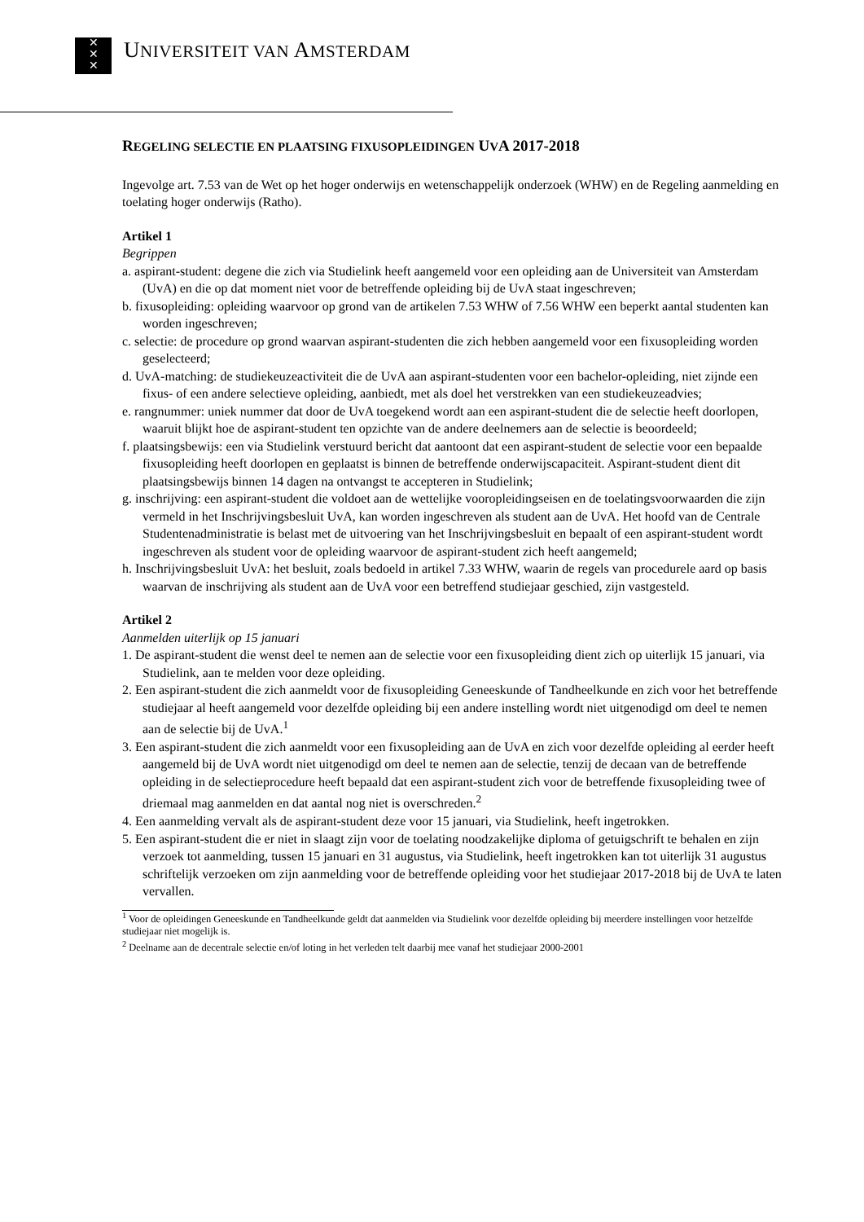✕
✕
✕
UNIVERSITEIT VAN AMSTERDAM
REGELING SELECTIE EN PLAATSING FIXUSOPLEIDINGEN UVA 2017-2018
Ingevolge art. 7.53 van de Wet op het hoger onderwijs en wetenschappelijk onderzoek (WHW) en de Regeling aanmelding en toelating hoger onderwijs (Ratho).
Artikel 1
Begrippen
a. aspirant-student: degene die zich via Studielink heeft aangemeld voor een opleiding aan de Universiteit van Amsterdam (UvA) en die op dat moment niet voor de betreffende opleiding bij de UvA staat ingeschreven;
b. fixusopleiding: opleiding waarvoor op grond van de artikelen 7.53 WHW of 7.56 WHW een beperkt aantal studenten kan worden ingeschreven;
c. selectie: de procedure op grond waarvan aspirant-studenten die zich hebben aangemeld voor een fixusopleiding worden geselecteerd;
d. UvA-matching: de studiekeuzeactiviteit die de UvA aan aspirant-studenten voor een bachelor-opleiding, niet zijnde een fixus- of een andere selectieve opleiding, aanbiedt, met als doel het verstrekken van een studiekeuzeadvies;
e. rangnummer: uniek nummer dat door de UvA toegekend wordt aan een aspirant-student die de selectie heeft doorlopen, waaruit blijkt hoe de aspirant-student ten opzichte van de andere deelnemers aan de selectie is beoordeeld;
f. plaatsingsbewijs: een via Studielink verstuurd bericht dat aantoont dat een aspirant-student de selectie voor een bepaalde fixusopleiding heeft doorlopen en geplaatst is binnen de betreffende onderwijscapaciteit. Aspirant-student dient dit plaatsingsbewijs binnen 14 dagen na ontvangst te accepteren in Studielink;
g. inschrijving: een aspirant-student die voldoet aan de wettelijke vooropleidingseisen en de toelatingsvoorwaarden die zijn vermeld in het Inschrijvingsbesluit UvA, kan worden ingeschreven als student aan de UvA. Het hoofd van de Centrale Studentenadministratie is belast met de uitvoering van het Inschrijvingsbesluit en bepaalt of een aspirant-student wordt ingeschreven als student voor de opleiding waarvoor de aspirant-student zich heeft aangemeld;
h. Inschrijvingsbesluit UvA: het besluit, zoals bedoeld in artikel 7.33 WHW, waarin de regels van procedurele aard op basis waarvan de inschrijving als student aan de UvA voor een betreffend studiejaar geschied, zijn vastgesteld.
Artikel 2
Aanmelden uiterlijk op 15 januari
1. De aspirant-student die wenst deel te nemen aan de selectie voor een fixusopleiding dient zich op uiterlijk 15 januari, via Studielink, aan te melden voor deze opleiding.
2. Een aspirant-student die zich aanmeldt voor de fixusopleiding Geneeskunde of Tandheelkunde en zich voor het betreffende studiejaar al heeft aangemeld voor dezelfde opleiding bij een andere instelling wordt niet uitgenodigd om deel te nemen aan de selectie bij de UvA.<sup>1</sup>
3. Een aspirant-student die zich aanmeldt voor een fixusopleiding aan de UvA en zich voor dezelfde opleiding al eerder heeft aangemeld bij de UvA wordt niet uitgenodigd om deel te nemen aan de selectie, tenzij de decaan van de betreffende opleiding in de selectieprocedure heeft bepaald dat een aspirant-student zich voor de betreffende fixusopleiding twee of driemaal mag aanmelden en dat aantal nog niet is overschreden.<sup>2</sup>
4. Een aanmelding vervalt als de aspirant-student deze voor 15 januari, via Studielink, heeft ingetrokken.
5. Een aspirant-student die er niet in slaagt zijn voor de toelating noodzakelijke diploma of getuigschrift te behalen en zijn verzoek tot aanmelding, tussen 15 januari en 31 augustus, via Studielink, heeft ingetrokken kan tot uiterlijk 31 augustus schriftelijk verzoeken om zijn aanmelding voor de betreffende opleiding voor het studiejaar 2017-2018 bij de UvA te laten vervallen.
<sup>1</sup> Voor de opleidingen Geneeskunde en Tandheelkunde geldt dat aanmelden via Studielink voor dezelfde opleiding bij meerdere instellingen voor hetzelfde studiejaar niet mogelijk is.
<sup>2</sup> Deelname aan de decentrale selectie en/of loting in het verleden telt daarbij mee vanaf het studiejaar 2000-2001